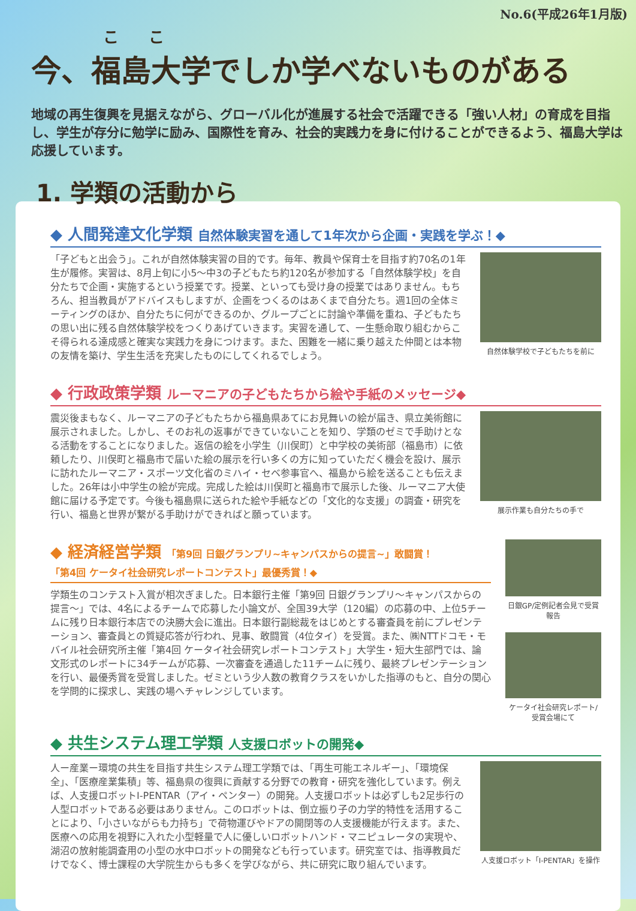No.6(平成26年1月版)
ここ
今、福島大学でしか学べないものがある
地域の再生復興を見据えながら、グローバル化が進展する社会で活躍できる「強い人材」の育成を目指し、学生が存分に勉学に励み、国際性を育み、社会的実践力を身に付けることができるよう、福島大学は応援しています。
1. 学類の活動から
◆ 人間発達文化学類 自然体験実習を通して1年次から企画・実践を学ぶ！◆
「子どもと出会う」。これが自然体験実習の目的です。毎年、教員や保育士を目指す約70名の1年生が履修。実習は、8月上旬に小5～中3の子どもたち約120名が参加する「自然体験学校」を自分たちで企画・実施するという授業です。授業、といっても受け身の授業ではありません。もちろん、担当教員がアドバイスもしますが、企画をつくるのはあくまで自分たち。週1回の全体ミーティングのほか、自分たちに何ができるのか、グループごとに討論や準備を重ね、子どもたちの思い出に残る自然体験学校をつくりあげていきます。実習を通して、一生懸命取り組むからこそ得られる達成感と確実な実践力を身につけます。また、困難を一緒に乗り越えた仲間とは本物の友情を築け、学生生活を充実したものにしてくれるでしょう。
自然体験学校で子どもたちを前に
◆ 行政政策学類 ルーマニアの子どもたちから絵や手紙のメッセージ◆
震災後まもなく、ルーマニアの子どもたちから福島県あてにお見舞いの絵が届き、県立美術館に展示されました。しかし、そのお礼の返事ができていないことを知り、学類のゼミで手助けとなる活動をすることになりました。返信の絵を小学生（川俣町）と中学校の美術部（福島市）に依頼したり、川俣町と福島市で届いた絵の展示を行い多くの方に知っていただく機会を設け、展示に訪れたルーマニア・スポーツ文化省のミハイ・セベ参事官へ、福島から絵を送ることも伝えました。26年は小中学生の絵が完成。完成した絵は川俣町と福島市で展示した後、ルーマニア大使館に届ける予定です。今後も福島県に送られた絵や手紙などの「文化的な支援」の調査・研究を行い、福島と世界が繋がる手助けができればと願っています。
展示作業も自分たちの手で
◆ 経済経営学類 「第9回 日銀グランプリ~キャンパスからの提言~」敢闘賞！
「第4回 ケータイ社会研究レポートコンテスト」最優秀賞！◆
学類生のコンテスト入賞が相次ぎました。日本銀行主催「第9回 日銀グランプリ～キャンパスからの提言～」では、4名によるチームで応募した小論文が、全国39大学（120編）の応募の中、上位5チームに残り日本銀行本店での決勝大会に進出。日本銀行副総裁をはじめとする審査員を前にプレゼンテーション、審査員との質疑応答が行われ、見事、敢闘賞（4位タイ）を受賞。また、㈱NTTドコモ・モバイル社会研究所主催「第4回 ケータイ社会研究レポートコンテスト」大学生・短大生部門では、論文形式のレポートに34チームが応募、一次審査を通過した11チームに残り、最終プレゼンテーションを行い、最優秀賞を受賞しました。ゼミという少人数の教育クラスをいかした指導のもと、自分の関心を学問的に探求し、実践の場へチャレンジしています。
日銀GP/定例記者会見で受賞報告
ケータイ社会研究レポート/受賞会場にて
◆ 共生システム理工学類 人支援ロボットの開発◆
人ー産業ー環境の共生を目指す共生システム理工学類では、「再生可能エネルギー」、「環境保全」、「医療産業集積」等、福島県の復興に貢献する分野での教育・研究を強化しています。例えば、人支援ロボットI-PENTAR（アイ・ペンター）の開発。人支援ロボットは必ずしも2足歩行の人型ロボットである必要はありません。このロボットは、倒立振り子の力学的特性を活用することにより、「小さいながらも力持ち」で荷物運びやドアの開閉等の人支援機能が行えます。また、医療への応用を視野に入れた小型軽量で人に優しいロボットハンド・マニピュレータの実現や、湖沼の放射能調査用の小型の水中ロボットの開発なども行っています。研究室では、指導教員だけでなく、博士課程の大学院生からも多くを学びながら、共に研究に取り組んでいます。
人支援ロボット「I-PENTAR」を操作